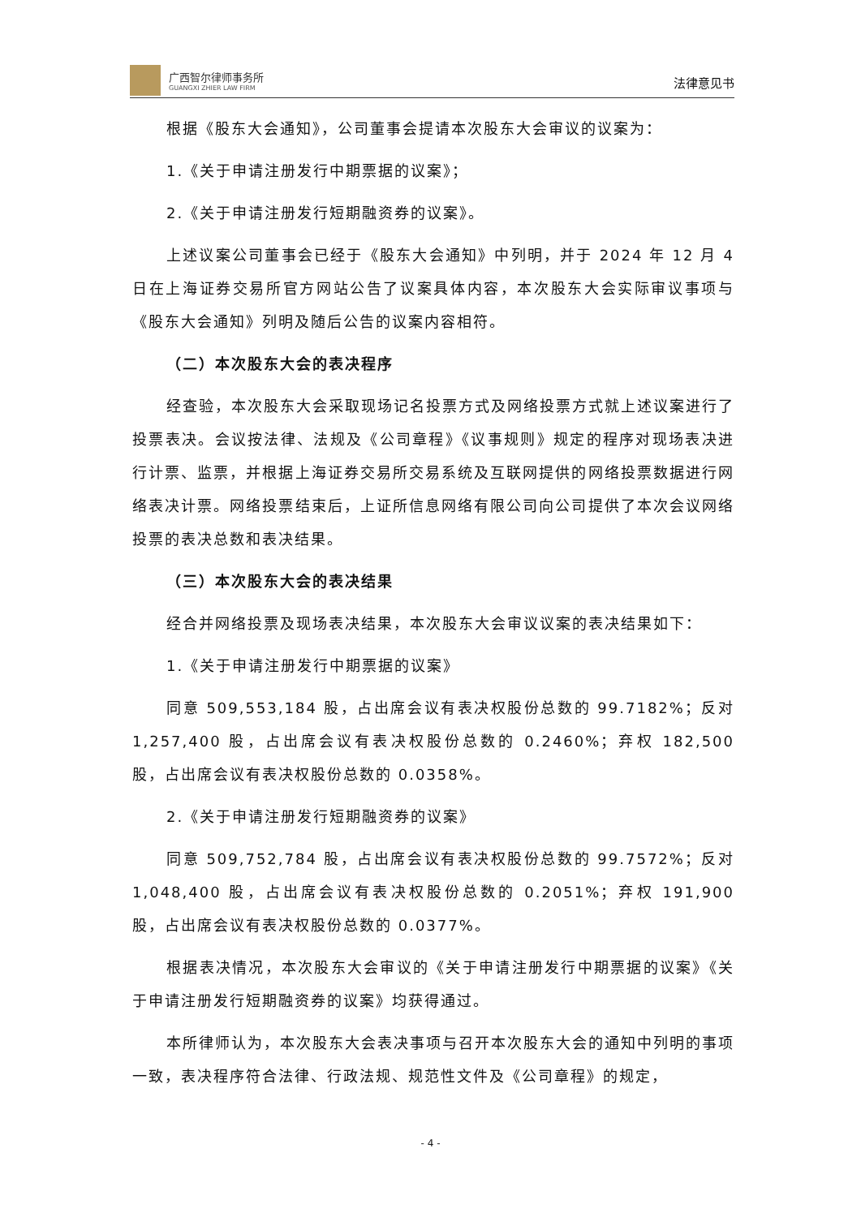广西智尔律师事务所
GUANGXI ZHIER LAW FIRM
法律意见书
根据《股东大会通知》，公司董事会提请本次股东大会审议的议案为：
1.《关于申请注册发行中期票据的议案》；
2.《关于申请注册发行短期融资券的议案》。
上述议案公司董事会已经于《股东大会通知》中列明，并于 2024 年 12 月 4 日在上海证券交易所官方网站公告了议案具体内容，本次股东大会实际审议事项与《股东大会通知》列明及随后公告的议案内容相符。
（二）本次股东大会的表决程序
经查验，本次股东大会采取现场记名投票方式及网络投票方式就上述议案进行了投票表决。会议按法律、法规及《公司章程》《议事规则》规定的程序对现场表决进行计票、监票，并根据上海证券交易所交易系统及互联网提供的网络投票数据进行网络表决计票。网络投票结束后，上证所信息网络有限公司向公司提供了本次会议网络投票的表决总数和表决结果。
（三）本次股东大会的表决结果
经合并网络投票及现场表决结果，本次股东大会审议议案的表决结果如下：
1.《关于申请注册发行中期票据的议案》
同意 509,553,184 股，占出席会议有表决权股份总数的 99.7182%；反对 1,257,400 股，占出席会议有表决权股份总数的 0.2460%；弃权 182,500 股，占出席会议有表决权股份总数的 0.0358%。
2.《关于申请注册发行短期融资券的议案》
同意 509,752,784 股，占出席会议有表决权股份总数的 99.7572%；反对 1,048,400 股，占出席会议有表决权股份总数的 0.2051%；弃权 191,900 股，占出席会议有表决权股份总数的 0.0377%。
根据表决情况，本次股东大会审议的《关于申请注册发行中期票据的议案》《关于申请注册发行短期融资券的议案》均获得通过。
本所律师认为，本次股东大会表决事项与召开本次股东大会的通知中列明的事项一致，表决程序符合法律、行政法规、规范性文件及《公司章程》的规定，
- 4 -